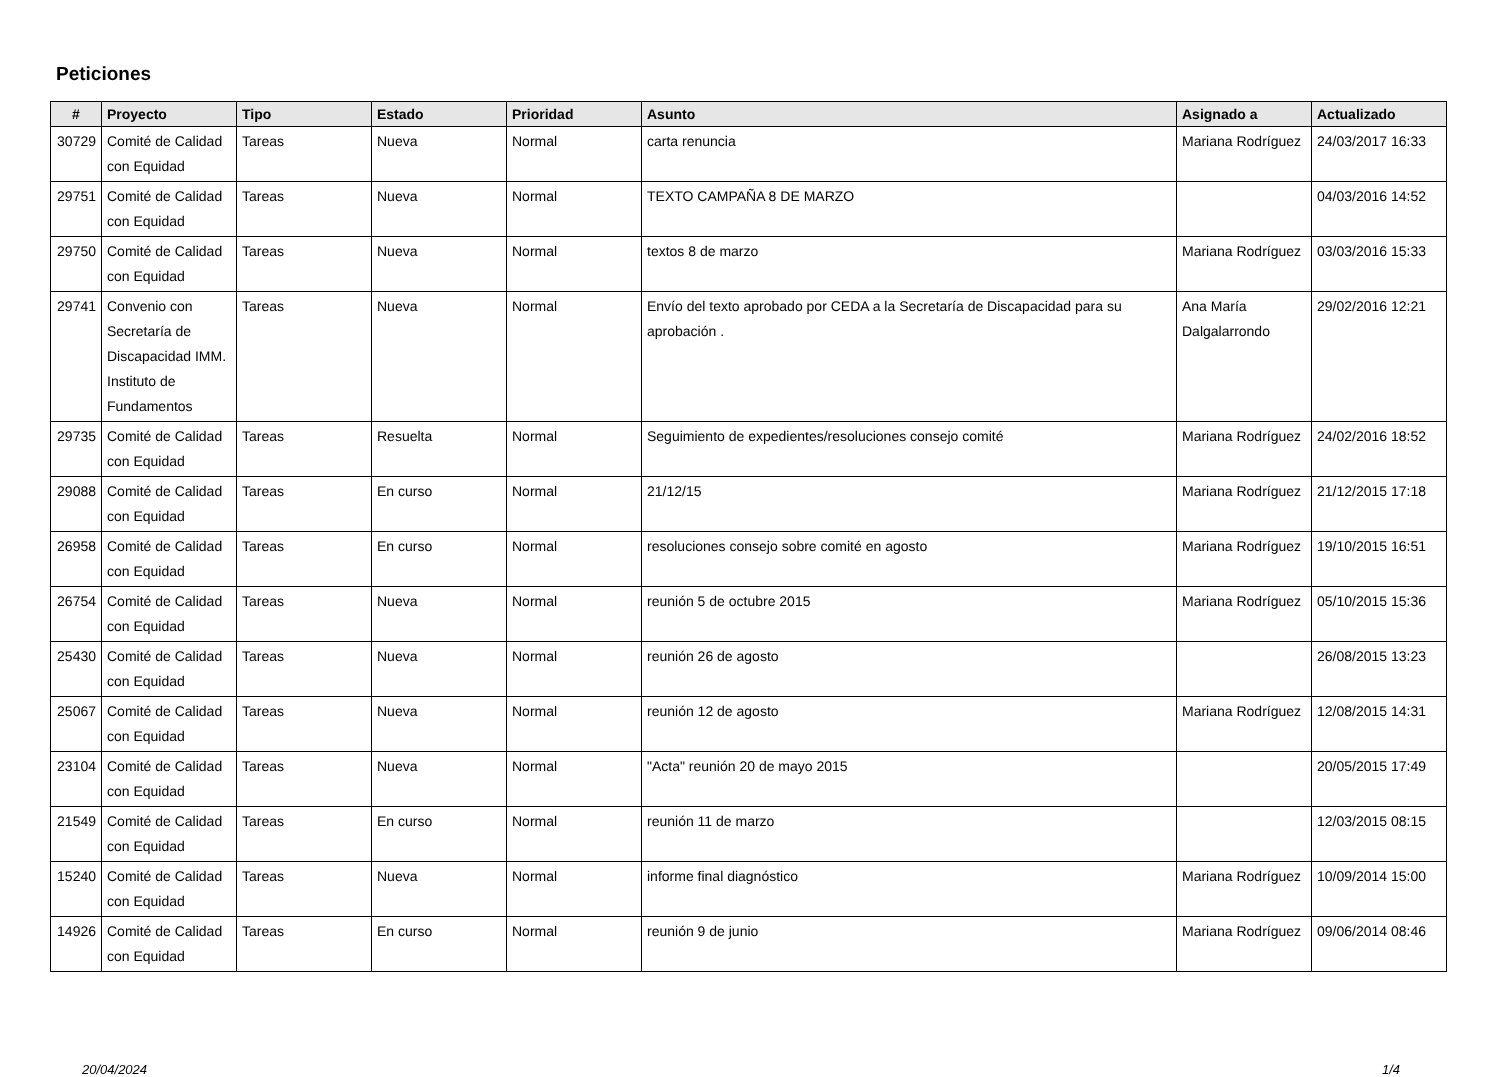Peticiones
| # | Proyecto | Tipo | Estado | Prioridad | Asunto | Asignado a | Actualizado |
| --- | --- | --- | --- | --- | --- | --- | --- |
| 30729 | Comité de Calidad con Equidad | Tareas | Nueva | Normal | carta renuncia | Mariana Rodríguez | 24/03/2017 16:33 |
| 29751 | Comité de Calidad con Equidad | Tareas | Nueva | Normal | TEXTO CAMPAÑA 8 DE MARZO | | 04/03/2016 14:52 |
| 29750 | Comité de Calidad con Equidad | Tareas | Nueva | Normal | textos 8 de marzo | Mariana Rodríguez | 03/03/2016 15:33 |
| 29741 | Convenio con Secretaría de Discapacidad IMM. Instituto de Fundamentos | Tareas | Nueva | Normal | Envío del texto aprobado por CEDA a la Secretaría de Discapacidad para su aprobación . | Ana María Dalgalarrondo | 29/02/2016 12:21 |
| 29735 | Comité de Calidad con Equidad | Tareas | Resuelta | Normal | Seguimiento de expedientes/resoluciones consejo comité | Mariana Rodríguez | 24/02/2016 18:52 |
| 29088 | Comité de Calidad con Equidad | Tareas | En curso | Normal | 21/12/15 | Mariana Rodríguez | 21/12/2015 17:18 |
| 26958 | Comité de Calidad con Equidad | Tareas | En curso | Normal | resoluciones consejo sobre comité en agosto | Mariana Rodríguez | 19/10/2015 16:51 |
| 26754 | Comité de Calidad con Equidad | Tareas | Nueva | Normal | reunión 5 de octubre 2015 | Mariana Rodríguez | 05/10/2015 15:36 |
| 25430 | Comité de Calidad con Equidad | Tareas | Nueva | Normal | reunión 26 de agosto | | 26/08/2015 13:23 |
| 25067 | Comité de Calidad con Equidad | Tareas | Nueva | Normal | reunión 12 de agosto | Mariana Rodríguez | 12/08/2015 14:31 |
| 23104 | Comité de Calidad con Equidad | Tareas | Nueva | Normal | "Acta" reunión 20 de mayo 2015 | | 20/05/2015 17:49 |
| 21549 | Comité de Calidad con Equidad | Tareas | En curso | Normal | reunión 11 de marzo | | 12/03/2015 08:15 |
| 15240 | Comité de Calidad con Equidad | Tareas | Nueva | Normal | informe final diagnóstico | Mariana Rodríguez | 10/09/2014 15:00 |
| 14926 | Comité de Calidad con Equidad | Tareas | En curso | Normal | reunión 9 de junio | Mariana Rodríguez | 09/06/2014 08:46 |
20/04/2024 1/4